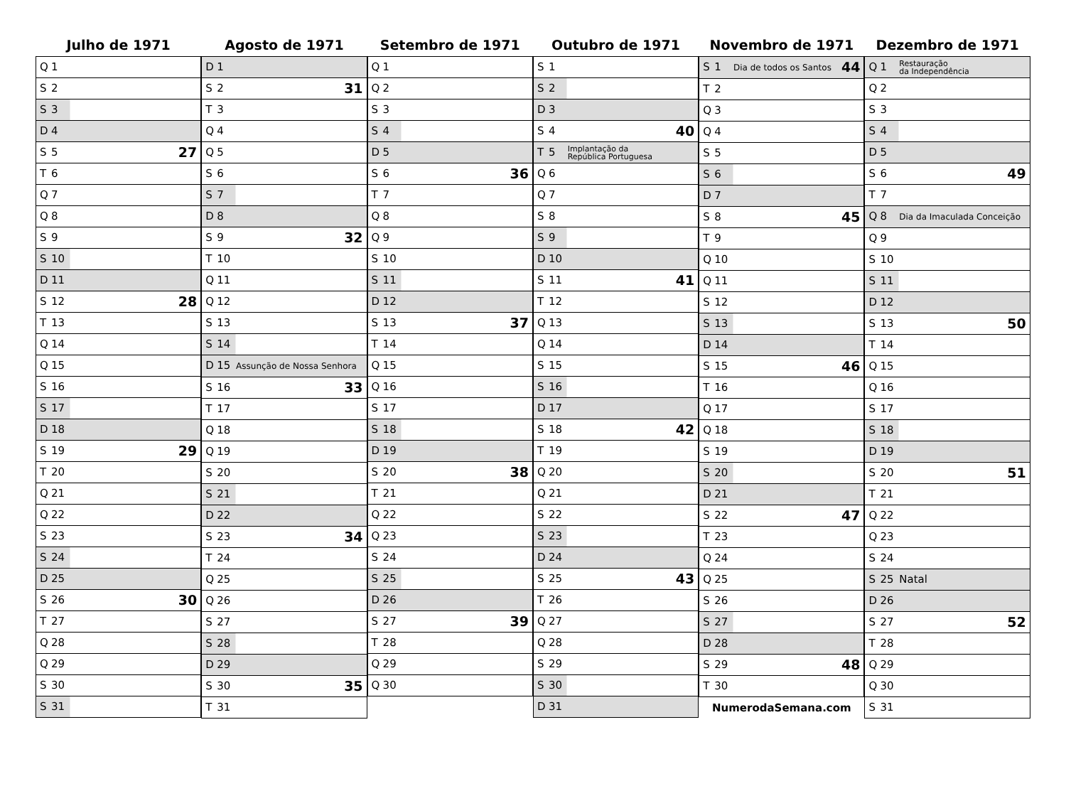Julho de 1971
| Q 1 |
| S 2 |
| S 3 |
| D 4 |
| S 5 27 |
| T 6 |
| Q 7 |
| Q 8 |
| S 9 |
| S 10 |
| D 11 |
| S 12 28 |
| T 13 |
| Q 14 |
| Q 15 |
| S 16 |
| S 17 |
| D 18 |
| S 19 29 |
| T 20 |
| Q 21 |
| Q 22 |
| S 23 |
| S 24 |
| D 25 |
| S 26 30 |
| T 27 |
| Q 28 |
| Q 29 |
| S 30 |
| S 31 |
Agosto de 1971
| D 1 |
| S 2 31 |
| T 3 |
| Q 4 |
| Q 5 |
| S 6 |
| S 7 |
| D 8 |
| S 9 32 |
| T 10 |
| Q 11 |
| Q 12 |
| S 13 |
| S 14 |
| D 15 Assunção de Nossa Senhora |
| S 16 33 |
| T 17 |
| Q 18 |
| Q 19 |
| S 20 |
| S 21 |
| D 22 |
| S 23 34 |
| T 24 |
| Q 25 |
| Q 26 |
| S 27 |
| S 28 |
| D 29 |
| S 30 35 |
| T 31 |
Setembro de 1971
| Q 1 |
| Q 2 |
| S 3 |
| S 4 |
| D 5 |
| S 6 36 |
| T 7 |
| Q 8 |
| Q 9 |
| S 10 |
| S 11 |
| D 12 |
| S 13 37 |
| T 14 |
| Q 15 |
| Q 16 |
| S 17 |
| S 18 |
| D 19 |
| S 20 38 |
| T 21 |
| Q 22 |
| Q 23 |
| S 24 |
| S 25 |
| D 26 |
| S 27 39 |
| T 28 |
| Q 29 |
| Q 30 |
Outubro de 1971
| S 1 |
| S 2 |
| D 3 |
| S 4 40 |
| T 5 Implantação da República Portuguesa |
| Q 6 |
| Q 7 |
| S 8 |
| S 9 |
| D 10 |
| S 11 41 |
| T 12 |
| Q 13 |
| Q 14 |
| S 15 |
| S 16 |
| D 17 |
| S 18 42 |
| T 19 |
| Q 20 |
| Q 21 |
| S 22 |
| S 23 |
| D 24 |
| S 25 43 |
| T 26 |
| Q 27 |
| Q 28 |
| S 29 |
| S 30 |
| D 31 |
Novembro de 1971
| S 1 Dia de todos os Santos 44 |
| T 2 |
| Q 3 |
| Q 4 |
| S 5 |
| S 6 |
| D 7 |
| S 8 45 |
| T 9 |
| Q 10 |
| Q 11 |
| S 12 |
| S 13 |
| D 14 |
| S 15 46 |
| T 16 |
| Q 17 |
| Q 18 |
| S 19 |
| S 20 |
| D 21 |
| S 22 47 |
| T 23 |
| Q 24 |
| Q 25 |
| S 26 |
| S 27 |
| D 28 |
| S 29 48 |
| T 30 |
| NumerodaSemana.com |
Dezembro de 1971
| Q 1 Restauração da Independência |
| Q 2 |
| S 3 |
| S 4 |
| D 5 |
| S 6 49 |
| T 7 |
| Q 8 Dia da Imaculada Conceição |
| Q 9 |
| S 10 |
| S 11 |
| D 12 |
| S 13 50 |
| T 14 |
| Q 15 |
| Q 16 |
| S 17 |
| S 18 |
| D 19 |
| S 20 51 |
| T 21 |
| Q 22 |
| Q 23 |
| S 24 |
| S 25 Natal |
| D 26 |
| S 27 52 |
| T 28 |
| Q 29 |
| Q 30 |
| S 31 |